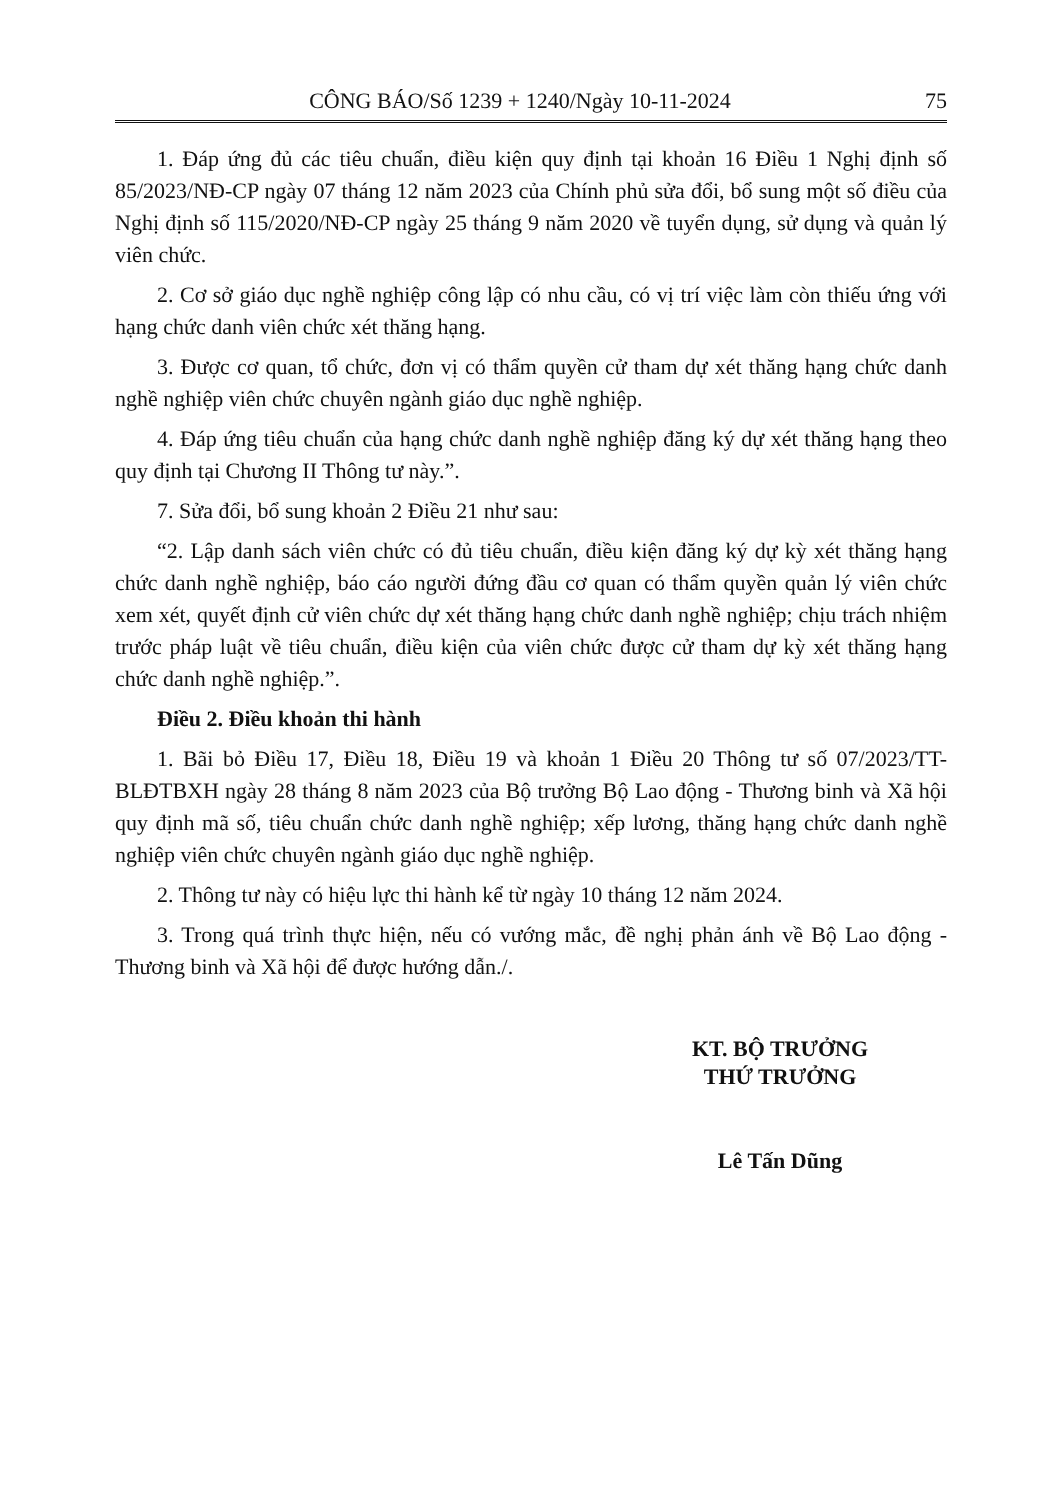CÔNG BÁO/Số 1239 + 1240/Ngày 10-11-2024 75
1. Đáp ứng đủ các tiêu chuẩn, điều kiện quy định tại khoản 16 Điều 1 Nghị định số 85/2023/NĐ-CP ngày 07 tháng 12 năm 2023 của Chính phủ sửa đổi, bổ sung một số điều của Nghị định số 115/2020/NĐ-CP ngày 25 tháng 9 năm 2020 về tuyển dụng, sử dụng và quản lý viên chức.
2. Cơ sở giáo dục nghề nghiệp công lập có nhu cầu, có vị trí việc làm còn thiếu ứng với hạng chức danh viên chức xét thăng hạng.
3. Được cơ quan, tổ chức, đơn vị có thẩm quyền cử tham dự xét thăng hạng chức danh nghề nghiệp viên chức chuyên ngành giáo dục nghề nghiệp.
4. Đáp ứng tiêu chuẩn của hạng chức danh nghề nghiệp đăng ký dự xét thăng hạng theo quy định tại Chương II Thông tư này.”.
7. Sửa đổi, bổ sung khoản 2 Điều 21 như sau:
“2. Lập danh sách viên chức có đủ tiêu chuẩn, điều kiện đăng ký dự kỳ xét thăng hạng chức danh nghề nghiệp, báo cáo người đứng đầu cơ quan có thẩm quyền quản lý viên chức xem xét, quyết định cử viên chức dự xét thăng hạng chức danh nghề nghiệp; chịu trách nhiệm trước pháp luật về tiêu chuẩn, điều kiện của viên chức được cử tham dự kỳ xét thăng hạng chức danh nghề nghiệp.”.
Điều 2. Điều khoản thi hành
1. Bãi bỏ Điều 17, Điều 18, Điều 19 và khoản 1 Điều 20 Thông tư số 07/2023/TT-BLĐTBXH ngày 28 tháng 8 năm 2023 của Bộ trưởng Bộ Lao động - Thương binh và Xã hội quy định mã số, tiêu chuẩn chức danh nghề nghiệp; xếp lương, thăng hạng chức danh nghề nghiệp viên chức chuyên ngành giáo dục nghề nghiệp.
2. Thông tư này có hiệu lực thi hành kể từ ngày 10 tháng 12 năm 2024.
3. Trong quá trình thực hiện, nếu có vướng mắc, đề nghị phản ánh về Bộ Lao động - Thương binh và Xã hội để được hướng dẫn./.
KT. BỘ TRƯỞNG
THỨ TRƯỞNG
Lê Tấn Dũng